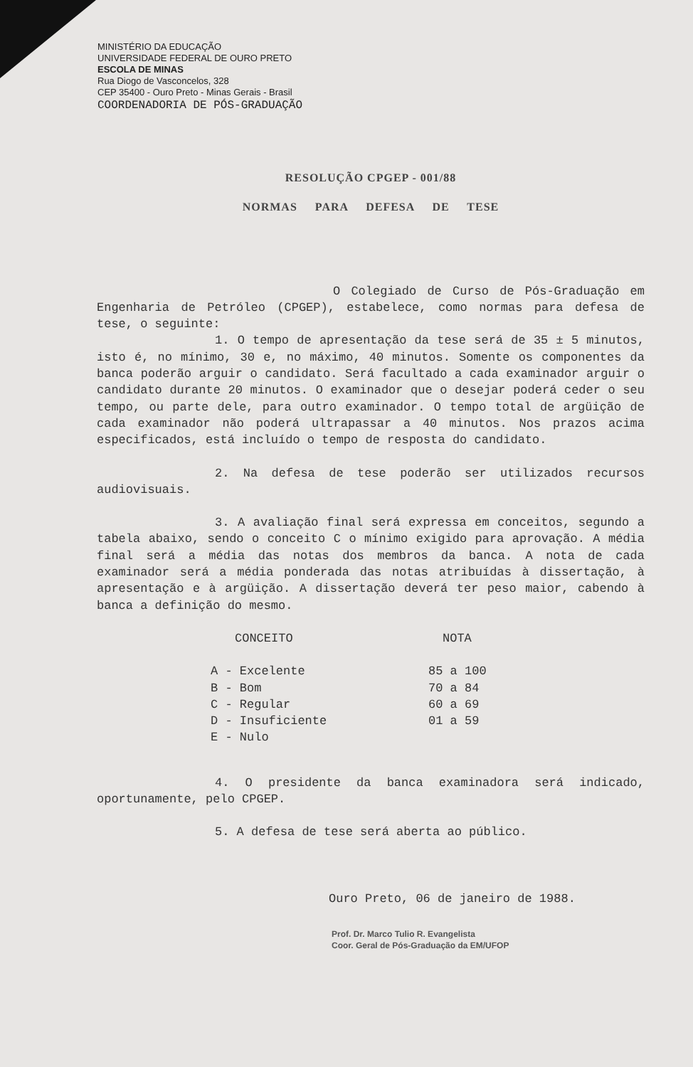MINISTÉRIO DA EDUCAÇÃO
UNIVERSIDADE FEDERAL DE OURO PRETO
ESCOLA DE MINAS
Rua Diogo de Vasconcelos, 328
CEP 35400 - Ouro Preto - Minas Gerais - Brasil
COORDENADORIA DE PÓS-GRADUAÇÃO
RESOLUÇÃO CPGEP - 001/88
NORMAS PARA DEFESA DE TESE
O Colegiado de Curso de Pós-Graduação em Engenharia de Petróleo (CPGEP), estabelece, como normas para defesa de tese, o seguinte:
1. O tempo de apresentação da tese será de 35 ± 5 minutos, isto é, no mínimo, 30 e, no máximo, 40 minutos. Somente os componentes da banca poderão arguir o candidato. Será facultado a cada examinador arguir o candidato durante 20 minutos. O examinador que o desejar poderá ceder o seu tempo, ou parte dele, para outro examinador. O tempo total de argüição de cada examinador não poderá ultrapassar a 40 minutos. Nos prazos acima especificados, está incluído o tempo de resposta do candidato.
2. Na defesa de tese poderão ser utilizados recursos audiovisuais.
3. A avaliação final será expressa em conceitos, segundo a tabela abaixo, sendo o conceito C o mínimo exigido para aprovação. A média final será a média das notas dos membros da banca. A nota de cada examinador será a média ponderada das notas atribuídas à dissertação, à apresentação e à argüição. A dissertação deverá ter peso maior, cabendo à banca a definição do mesmo.
| CONCEITO | NOTA |
| --- | --- |
| A - Excelente | 85 a 100 |
| B - Bom | 70 a 84 |
| C - Regular | 60 a 69 |
| D - Insuficiente | 01 a 59 |
| E - Nulo | |
4. O presidente da banca examinadora será indicado, oportunamente, pelo CPGEP.
5. A defesa de tese será aberta ao público.
Ouro Preto, 06 de janeiro de 1988.
Prof. Dr. Marco Tulio R. Evangelista
Coor. Geral de Pós-Graduação da EM/UFOP